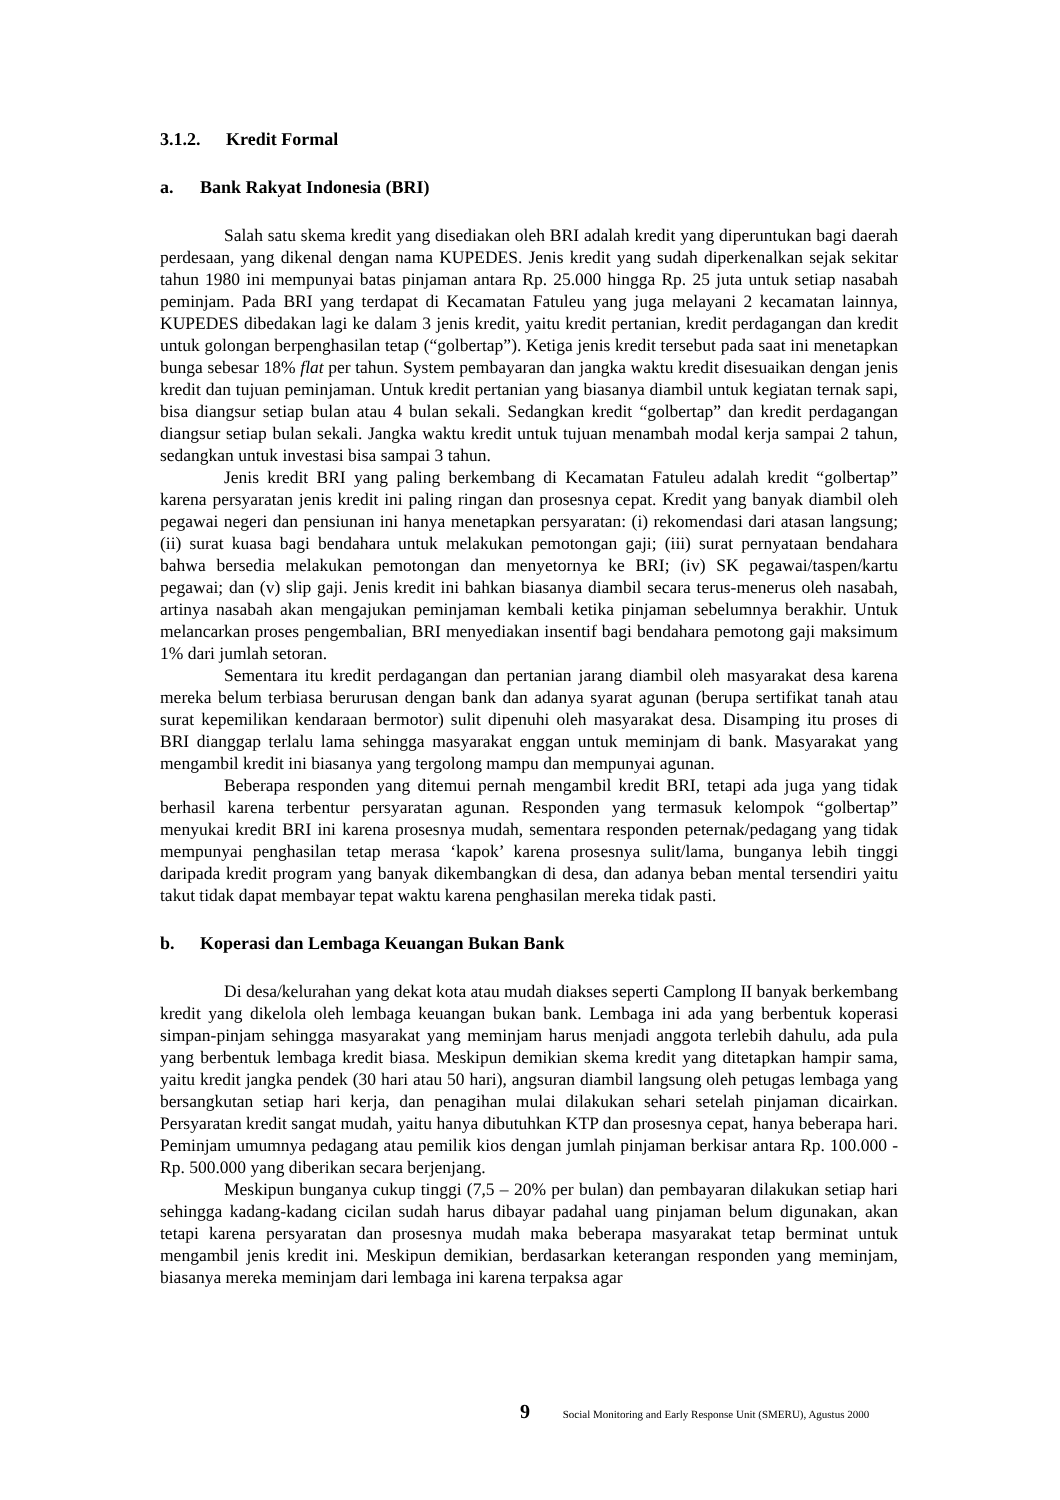3.1.2. Kredit Formal
a. Bank Rakyat Indonesia (BRI)
Salah satu skema kredit yang disediakan oleh BRI adalah kredit yang diperuntukan bagi daerah perdesaan, yang dikenal dengan nama KUPEDES. Jenis kredit yang sudah diperkenalkan sejak sekitar tahun 1980 ini mempunyai batas pinjaman antara Rp. 25.000 hingga Rp. 25 juta untuk setiap nasabah peminjam. Pada BRI yang terdapat di Kecamatan Fatuleu yang juga melayani 2 kecamatan lainnya, KUPEDES dibedakan lagi ke dalam 3 jenis kredit, yaitu kredit pertanian, kredit perdagangan dan kredit untuk golongan berpenghasilan tetap (“golbertap”). Ketiga jenis kredit tersebut pada saat ini menetapkan bunga sebesar 18% flat per tahun. System pembayaran dan jangka waktu kredit disesuaikan dengan jenis kredit dan tujuan peminjaman. Untuk kredit pertanian yang biasanya diambil untuk kegiatan ternak sapi, bisa diangsur setiap bulan atau 4 bulan sekali. Sedangkan kredit “golbertap” dan kredit perdagangan diangsur setiap bulan sekali. Jangka waktu kredit untuk tujuan menambah modal kerja sampai 2 tahun, sedangkan untuk investasi bisa sampai 3 tahun.
Jenis kredit BRI yang paling berkembang di Kecamatan Fatuleu adalah kredit “golbertap” karena persyaratan jenis kredit ini paling ringan dan prosesnya cepat. Kredit yang banyak diambil oleh pegawai negeri dan pensiunan ini hanya menetapkan persyaratan: (i) rekomendasi dari atasan langsung; (ii) surat kuasa bagi bendahara untuk melakukan pemotongan gaji; (iii) surat pernyataan bendahara bahwa bersedia melakukan pemotongan dan menyetornya ke BRI; (iv) SK pegawai/taspen/kartu pegawai; dan (v) slip gaji. Jenis kredit ini bahkan biasanya diambil secara terus-menerus oleh nasabah, artinya nasabah akan mengajukan peminjaman kembali ketika pinjaman sebelumnya berakhir. Untuk melancarkan proses pengembalian, BRI menyediakan insentif bagi bendahara pemotong gaji maksimum 1% dari jumlah setoran.
Sementara itu kredit perdagangan dan pertanian jarang diambil oleh masyarakat desa karena mereka belum terbiasa berurusan dengan bank dan adanya syarat agunan (berupa sertifikat tanah atau surat kepemilikan kendaraan bermotor) sulit dipenuhi oleh masyarakat desa. Disamping itu proses di BRI dianggap terlalu lama sehingga masyarakat enggan untuk meminjam di bank. Masyarakat yang mengambil kredit ini biasanya yang tergolong mampu dan mempunyai agunan.
Beberapa responden yang ditemui pernah mengambil kredit BRI, tetapi ada juga yang tidak berhasil karena terbentur persyaratan agunan. Responden yang termasuk kelompok “golbertap” menyukai kredit BRI ini karena prosesnya mudah, sementara responden peternak/pedagang yang tidak mempunyai penghasilan tetap merasa ‘kapok’ karena prosesnya sulit/lama, bunganya lebih tinggi daripada kredit program yang banyak dikembangkan di desa, dan adanya beban mental tersendiri yaitu takut tidak dapat membayar tepat waktu karena penghasilan mereka tidak pasti.
b. Koperasi dan Lembaga Keuangan Bukan Bank
Di desa/kelurahan yang dekat kota atau mudah diakses seperti Camplong II banyak berkembang kredit yang dikelola oleh lembaga keuangan bukan bank. Lembaga ini ada yang berbentuk koperasi simpan-pinjam sehingga masyarakat yang meminjam harus menjadi anggota terlebih dahulu, ada pula yang berbentuk lembaga kredit biasa. Meskipun demikian skema kredit yang ditetapkan hampir sama, yaitu kredit jangka pendek (30 hari atau 50 hari), angsuran diambil langsung oleh petugas lembaga yang bersangkutan setiap hari kerja, dan penagihan mulai dilakukan sehari setelah pinjaman dicairkan. Persyaratan kredit sangat mudah, yaitu hanya dibutuhkan KTP dan prosesnya cepat, hanya beberapa hari. Peminjam umumnya pedagang atau pemilik kios dengan jumlah pinjaman berkisar antara Rp. 100.000 - Rp. 500.000 yang diberikan secara berjenjang.
Meskipun bunganya cukup tinggi (7,5 – 20% per bulan) dan pembayaran dilakukan setiap hari sehingga kadang-kadang cicilan sudah harus dibayar padahal uang pinjaman belum digunakan, akan tetapi karena persyaratan dan prosesnya mudah maka beberapa masyarakat tetap berminat untuk mengambil jenis kredit ini. Meskipun demikian, berdasarkan keterangan responden yang meminjam, biasanya mereka meminjam dari lembaga ini karena terpaksa agar
9 Social Monitoring and Early Response Unit (SMERU), Agustus 2000